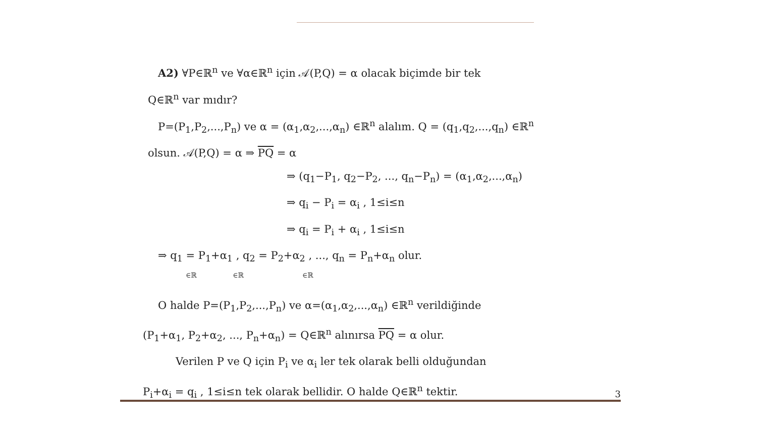A2) ∀P∈ℝ<sup>n</sup> ve ∀α∈ℝ<sup>n</sup> için 𝒜(P,Q) = α olacak biçimde bir tek
Q∈ℝ<sup>n</sup> var mıdır?
P=(P<sub>1</sub>,P<sub>2</sub>,...,P<sub>n</sub>) ve α = (α<sub>1</sub>,α<sub>2</sub>,...,α<sub>n</sub>) ∈ℝ<sup>n</sup> alalım. Q = (q<sub>1</sub>,q<sub>2</sub>,...,q<sub>n</sub>) ∈ℝ<sup>n</sup>
olsun. 𝒜(P,Q) = α ⇒ PQ = α
⇒ (q<sub>1</sub>−P<sub>1</sub>, q<sub>2</sub>−P<sub>2</sub>, ..., q<sub>n</sub>−P<sub>n</sub>) = (α<sub>1</sub>,α<sub>2</sub>,...,α<sub>n</sub>)
⇒ q<sub>i</sub> − P<sub>i</sub> = α<sub>i</sub> , 1≤i≤n
⇒ q<sub>i</sub> = P<sub>i</sub> + α<sub>i</sub> , 1≤i≤n
⇒ q<sub>1</sub> = P<sub>1</sub>+α<sub>1</sub> , q<sub>2</sub> = P<sub>2</sub>+α<sub>2</sub> , ..., q<sub>n</sub> = P<sub>n</sub>+α<sub>n</sub> olur.
∈ℝ ∈ℝ ∈ℝ
O halde P=(P<sub>1</sub>,P<sub>2</sub>,...,P<sub>n</sub>) ve α=(α<sub>1</sub>,α<sub>2</sub>,...,α<sub>n</sub>) ∈ℝ<sup>n</sup> verildiğinde
(P<sub>1</sub>+α<sub>1</sub>, P<sub>2</sub>+α<sub>2</sub>, ..., P<sub>n</sub>+α<sub>n</sub>) = Q∈ℝ<sup>n</sup> alınırsa PQ = α olur.
Verilen P ve Q için P<sub>i</sub> ve α<sub>i</sub> ler tek olarak belli olduğundan
P<sub>i</sub>+α<sub>i</sub> = q<sub>i</sub> , 1≤i≤n tek olarak bellidir. O halde Q∈ℝ<sup>n</sup> tektir.
3